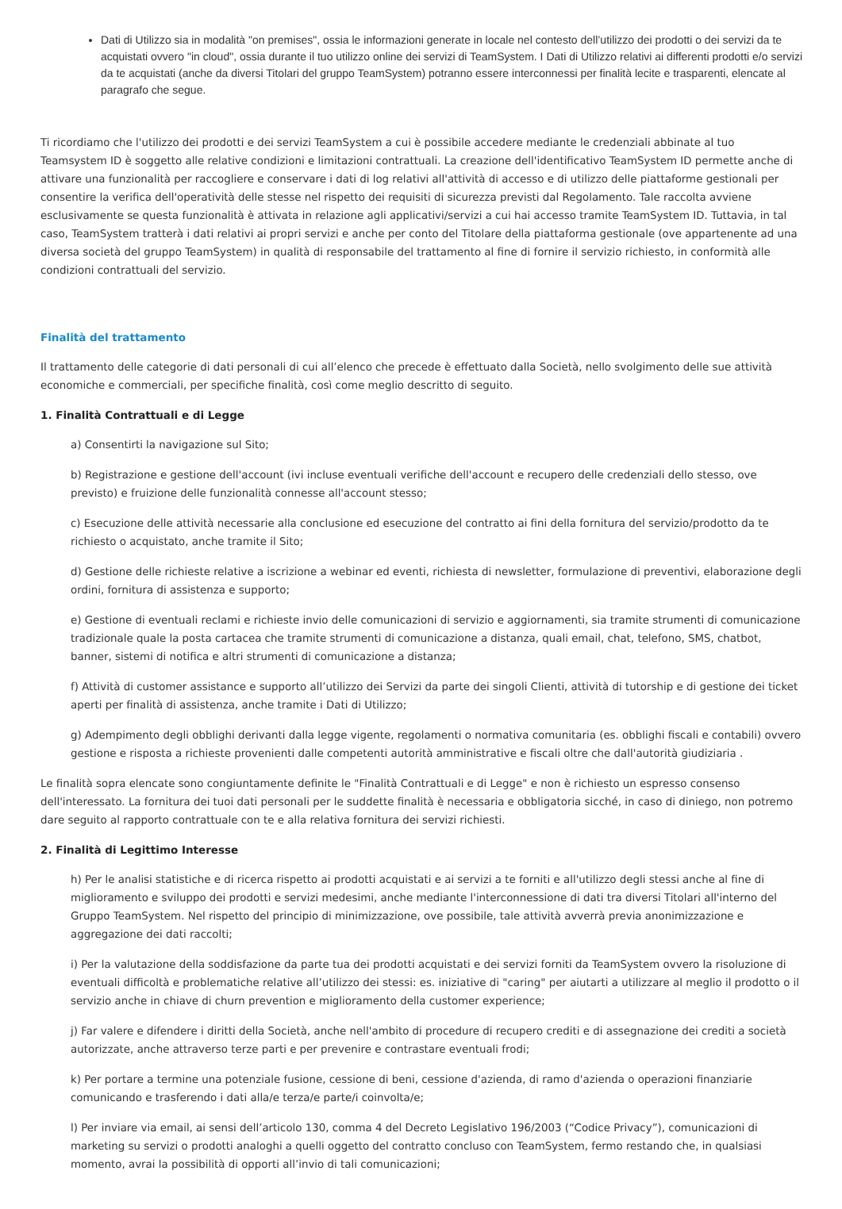Dati di Utilizzo sia in modalità "on premises", ossia le informazioni generate in locale nel contesto dell’utilizzo dei prodotti o dei servizi da te acquistati ovvero "in cloud", ossia durante il tuo utilizzo online dei servizi di TeamSystem. I Dati di Utilizzo relativi ai differenti prodotti e/o servizi da te acquistati (anche da diversi Titolari del gruppo TeamSystem) potranno essere interconnessi per finalità lecite e trasparenti, elencate al paragrafo che segue.
Ti ricordiamo che l'utilizzo dei prodotti e dei servizi TeamSystem a cui è possibile accedere mediante le credenziali abbinate al tuo Teamsystem ID è soggetto alle relative condizioni e limitazioni contrattuali. La creazione dell'identificativo TeamSystem ID permette anche di attivare una funzionalità per raccogliere e conservare i dati di log relativi all'attività di accesso e di utilizzo delle piattaforme gestionali per consentire la verifica dell'operatività delle stesse nel rispetto dei requisiti di sicurezza previsti dal Regolamento. Tale raccolta avviene esclusivamente se questa funzionalità è attivata in relazione agli applicativi/servizi a cui hai accesso tramite TeamSystem ID. Tuttavia, in tal caso, TeamSystem tratterà i dati relativi ai propri servizi e anche per conto del Titolare della piattaforma gestionale (ove appartenente ad una diversa società del gruppo TeamSystem) in qualità di responsabile del trattamento al fine di fornire il servizio richiesto, in conformità alle condizioni contrattuali del servizio.
Finalità del trattamento
Il trattamento delle categorie di dati personali di cui all’elenco che precede è effettuato dalla Società, nello svolgimento delle sue attività economiche e commerciali, per specifiche finalità, così come meglio descritto di seguito.
1. Finalità Contrattuali e di Legge
a) Consentirti la navigazione sul Sito;
b) Registrazione e gestione dell'account (ivi incluse eventuali verifiche dell'account e recupero delle credenziali dello stesso, ove previsto) e fruizione delle funzionalità connesse all'account stesso;
c) Esecuzione delle attività necessarie alla conclusione ed esecuzione del contratto ai fini della fornitura del servizio/prodotto da te richiesto o acquistato, anche tramite il Sito;
d) Gestione delle richieste relative a iscrizione a webinar ed eventi, richiesta di newsletter, formulazione di preventivi, elaborazione degli ordini, fornitura di assistenza e supporto;
e) Gestione di eventuali reclami e richieste invio delle comunicazioni di servizio e aggiornamenti, sia tramite strumenti di comunicazione tradizionale quale la posta cartacea che tramite strumenti di comunicazione a distanza, quali email, chat, telefono, SMS, chatbot, banner, sistemi di notifica e altri strumenti di comunicazione a distanza;
f) Attività di customer assistance e supporto all’utilizzo dei Servizi da parte dei singoli Clienti, attività di tutorship e di gestione dei ticket aperti per finalità di assistenza, anche tramite i Dati di Utilizzo;
g) Adempimento degli obblighi derivanti dalla legge vigente, regolamenti o normativa comunitaria (es. obblighi fiscali e contabili) ovvero gestione e risposta a richieste provenienti dalle competenti autorità amministrative e fiscali oltre che dall'autorità giudiziaria .
Le finalità sopra elencate sono congiuntamente definite le "Finalità Contrattuali e di Legge" e non è richiesto un espresso consenso dell'interessato. La fornitura dei tuoi dati personali per le suddette finalità è necessaria e obbligatoria sicché, in caso di diniego, non potremo dare seguito al rapporto contrattuale con te e alla relativa fornitura dei servizi richiesti.
2. Finalità di Legittimo Interesse
h) Per le analisi statistiche e di ricerca rispetto ai prodotti acquistati e ai servizi a te forniti e all'utilizzo degli stessi anche al fine di miglioramento e sviluppo dei prodotti e servizi medesimi, anche mediante l'interconnessione di dati tra diversi Titolari all'interno del Gruppo TeamSystem. Nel rispetto del principio di minimizzazione, ove possibile, tale attività avverrà previa anonimizzazione e aggregazione dei dati raccolti;
i) Per la valutazione della soddisfazione da parte tua dei prodotti acquistati e dei servizi forniti da TeamSystem ovvero la risoluzione di eventuali difficoltà e problematiche relative all’utilizzo dei stessi: es. iniziative di "caring" per aiutarti a utilizzare al meglio il prodotto o il servizio anche in chiave di churn prevention e miglioramento della customer experience;
j) Far valere e difendere i diritti della Società, anche nell'ambito di procedure di recupero crediti e di assegnazione dei crediti a società autorizzate, anche attraverso terze parti e per prevenire e contrastare eventuali frodi;
k) Per portare a termine una potenziale fusione, cessione di beni, cessione d'azienda, di ramo d'azienda o operazioni finanziarie comunicando e trasferendo i dati alla/e terza/e parte/i coinvolta/e;
l) Per inviare via email, ai sensi dell’articolo 130, comma 4 del Decreto Legislativo 196/2003 (“Codice Privacy”), comunicazioni di marketing su servizi o prodotti analoghi a quelli oggetto del contratto concluso con TeamSystem, fermo restando che, in qualsiasi momento, avrai la possibilità di opporti all’invio di tali comunicazioni;